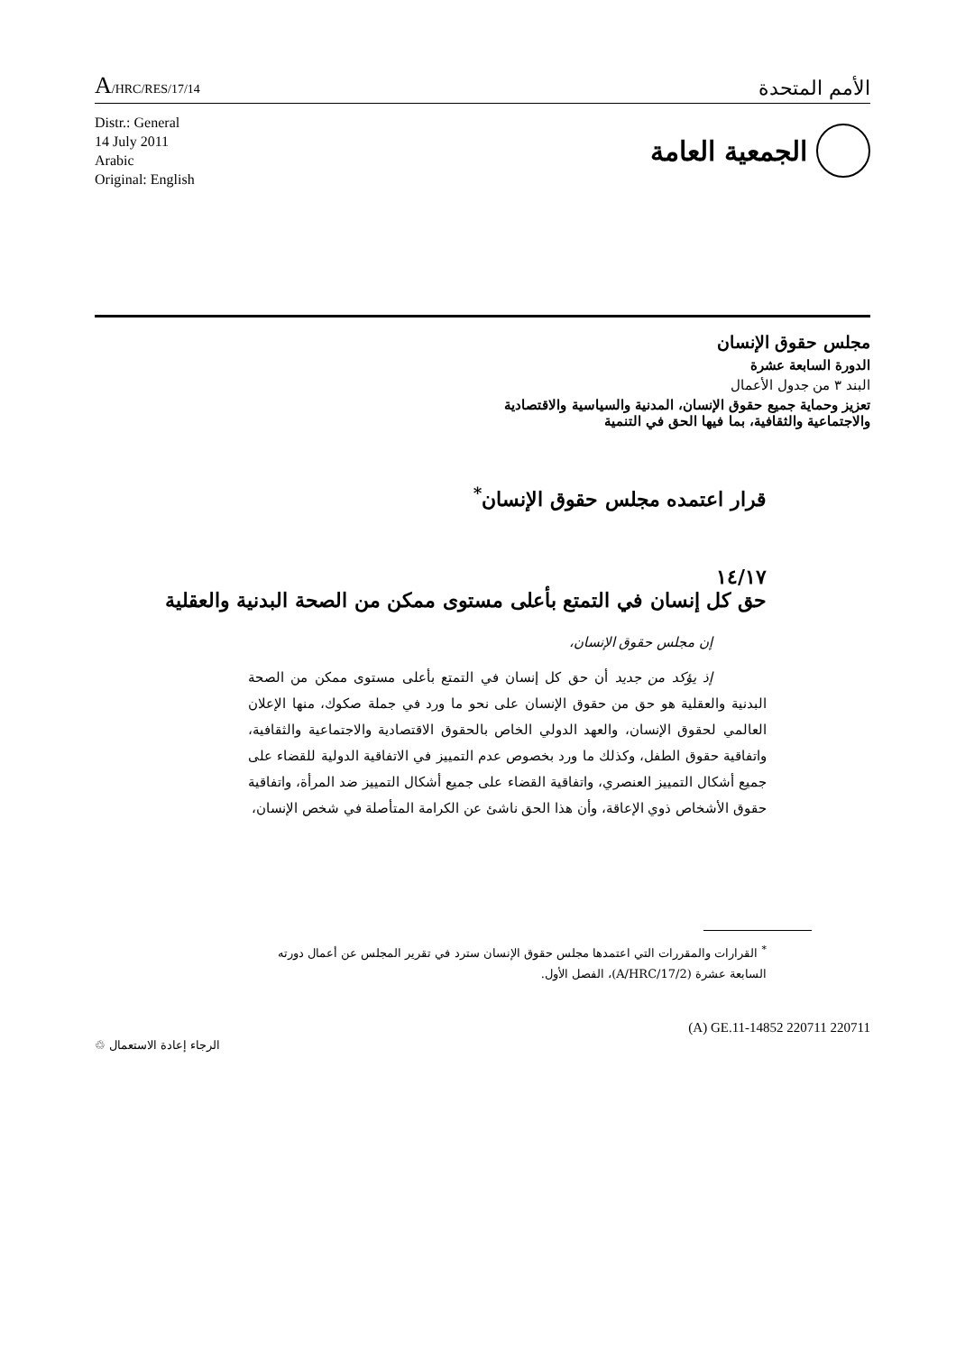A/HRC/RES/17/14
الأمم المتحدة
Distr.: General
14 July 2011
Arabic
Original: English
الجمعية العامة
مجلس حقوق الإنسان
الدورة السابعة عشرة
البند ٣ من جدول الأعمال
تعزيز وحماية جميع حقوق الإنسان، المدنية والسياسية والاقتصادية
والاجتماعية والثقافية، بما فيها الحق في التنمية
قرار اعتمده مجلس حقوق الإنسان<sup>*</sup>
١٤/١٧
حق كل إنسان في التمتع بأعلى مستوى ممكن من الصحة البدنية والعقلية
إن مجلس حقوق الإنسان،
إذ يؤكد من جديد أن حق كل إنسان في التمتع بأعلى مستوى ممكن من الصحة البدنية والعقلية هو حق من حقوق الإنسان على نحو ما ورد في جملة صكوك، منها الإعلان العالمي لحقوق الإنسان، والعهد الدولي الخاص بالحقوق الاقتصادية والاجتماعية والثقافية، واتفاقية حقوق الطفل، وكذلك ما ورد بخصوص عدم التمييز في الاتفاقية الدولية للقضاء على جميع أشكال التمييز العنصري، واتفاقية القضاء على جميع أشكال التمييز ضد المرأة، واتفاقية حقوق الأشخاص ذوي الإعاقة، وأن هذا الحق ناشئ عن الكرامة المتأصلة في شخص الإنسان،
<sup>*</sup> القرارات والمقررات التي اعتمدها مجلس حقوق الإنسان سترد في تقرير المجلس عن أعمال دورته السابعة عشرة (A/HRC/17/2)، الفصل الأول.
الرجاء إعادة الاستعمال ♲
(A) GE.11-14852 220711 220711